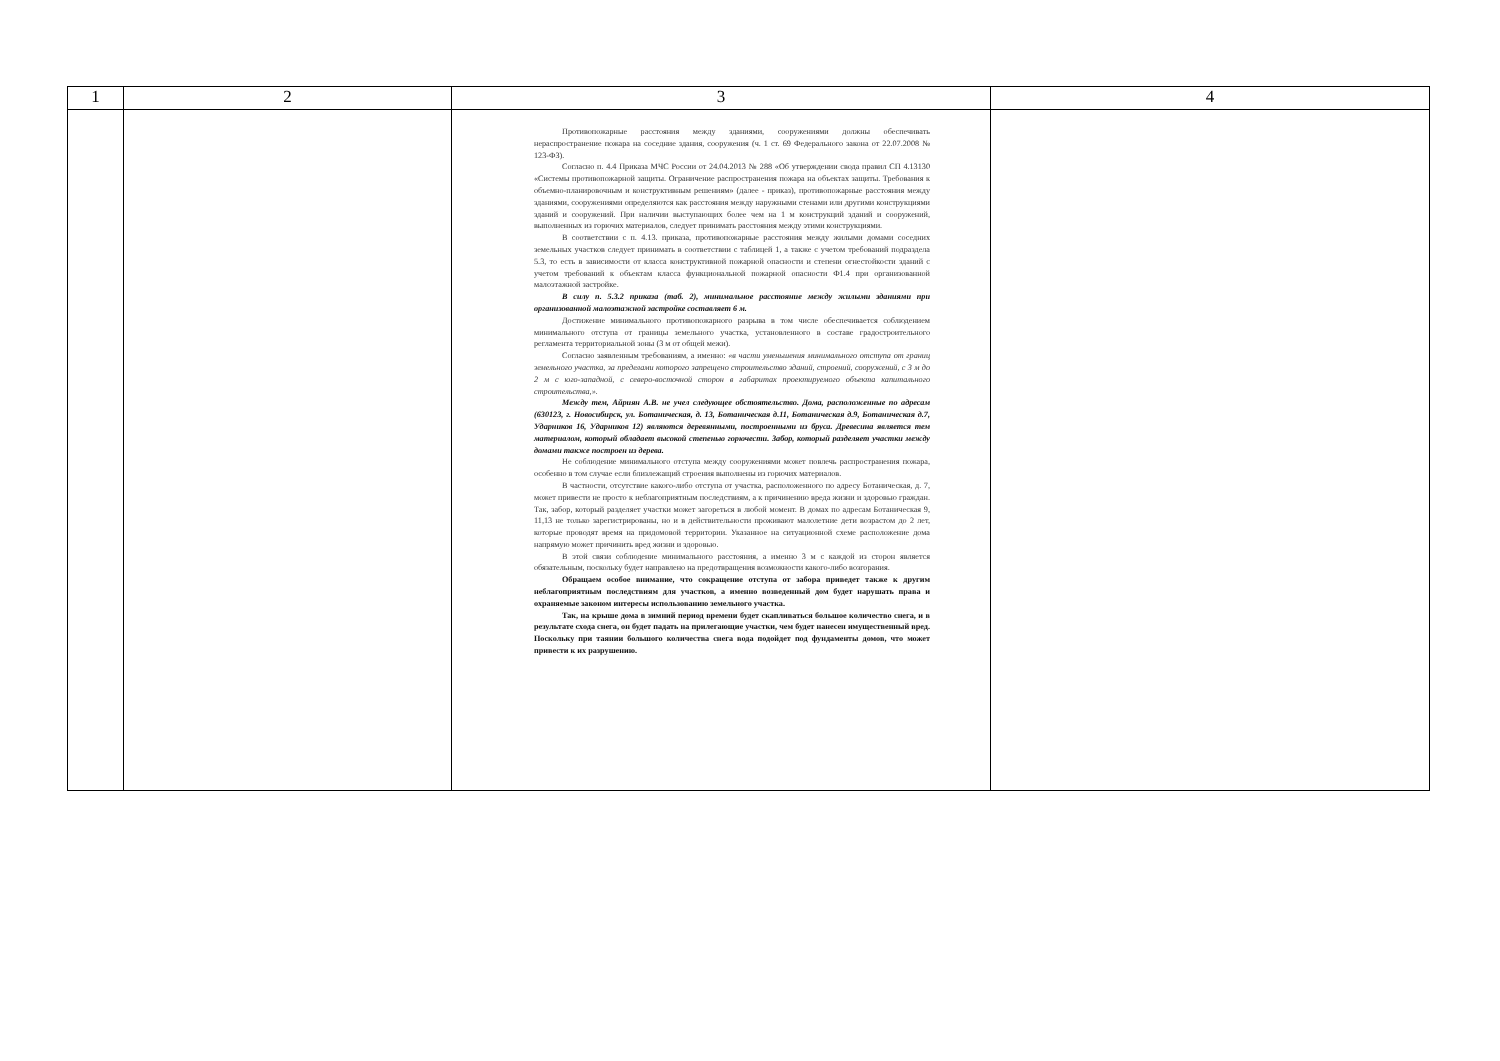| 1 | 2 | 3 | 4 |
| --- | --- | --- | --- |
| | | Противопожарные расстояния между зданиями, сооружениями должны обеспечивать нераспространение пожара на соседние здания, сооружения (ч. 1 ст. 69 Федерального закона от 22.07.2008 № 123-ФЗ). Согласно п. 4.4 Приказа МЧС России от 24.04.2013 № 288 «Об утверждении свода правил СП 4.13130 «Системы противопожарной защиты. Ограничение распространения пожара на объектах защиты. Требования к объемно-планировочным и конструктивным решениям» (далее - приказ), противопожарные расстояния между зданиями, сооружениями определяются как расстояния между наружными стенами или другими конструкциями зданий и сооружений. При наличии выступающих более чем на 1 м конструкций зданий и сооружений, выполненных из горючих материалов, следует принимать расстояния между этими конструкциями. В соответствии с п. 4.13. приказа, противопожарные расстояния между жилыми домами соседних земельных участков следует принимать в соответствии с таблицей 1, а также с учетом требований подраздела 5.3, то есть в зависимости от класса конструктивной пожарной опасности и степени огнестойкости зданий с учетом требований к объектам класса функциональной пожарной опасности Ф1.4 при организованной малоэтажной застройке. В силу п. 5.3.2 приказа (таб. 2), минимальное расстояние между жилыми зданиями при организованной малоэтажной застройке составляет 6 м. Достижение минимального противопожарного разрыва в том числе обеспечивается соблюдением минимального отступа от границы земельного участка, установленного в составе градостроительного регламента территориальной зоны (3 м от общей межи). Согласно заявленным требованиям, а именно: «в части уменьшения минимального отступа от границ земельного участка, за пределами которого запрещено строительство зданий, строений, сооружений, с 3 м до 2 м с юго-западной, с северо-восточной сторон в габаритах проектируемого объекта капитального строительства,». Между тем, Айриян А.В. не учел следующее обстоятельство. Дома, расположенные по адресам (630123, г. Новосибирск, ул. Ботаническая, д. 13, Ботаническая д.11, Ботаническая д.9, Ботаническая д.7, Ударников 16, Ударников 12) являются деревянными, построенными из бруса. Древесина является тем материалом, который обладает высокой степенью горючести. Забор, который разделяет участки между домами также построен из дерева. Не соблюдение минимального отступа между сооружениями может повлечь распространения пожара, особенно в том случае если близлежащий строения выполнены из горючих материалов. В частности, отсутствие какого-либо отступа от участка, расположенного по адресу Ботаническая, д. 7, может привести не просто к неблагоприятным последствиям, а к причинению вреда жизни и здоровью граждан. Так, забор, который разделяет участки может загореться в любой момент. В домах по адресам Ботаническая 9, 11,13 не только зарегистрированы, но и в действительности проживают малолетние дети возрастом до 2 лет, которые проводят время на придомовой территории. Указанное на ситуационной схеме расположение дома напрямую может причинить вред жизни и здоровью. В этой связи соблюдение минимального расстояния, а именно 3 м с каждой из сторон является обязательным, поскольку будет направлено на предотвращения возможности какого-либо возгорания. Обращаем особое внимание, что сокращение отступа от забора приведет также к другим неблагоприятным последствиям для участков, а именно возведенный дом будет нарушать права и охраняемые законом интересы использованию земельного участка. Так, на крыше дома в зимний период времени будет скапливаться большое количество снега, и в результате схода снега, он будет падать на прилегающие участки, чем будет нанесен имущественный вред. Поскольку при таянии большого количества снега вода подойдет под фундаменты домов, что может привести к их разрушению. | |